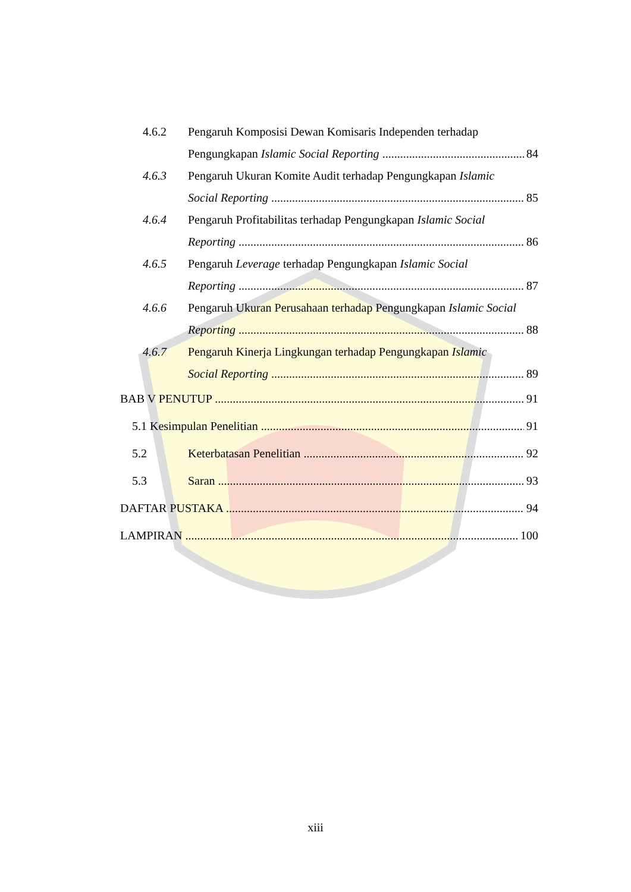4.6.2 Pengaruh Komposisi Dewan Komisaris Independen terhadap
Pengungkapan Islamic Social Reporting 84
4.6.3 Pengaruh Ukuran Komite Audit terhadap Pengungkapan Islamic
Social Reporting 85
4.6.4 Pengaruh Profitabilitas terhadap Pengungkapan Islamic Social
Reporting 86
4.6.5 Pengaruh Leverage terhadap Pengungkapan Islamic Social
Reporting 87
4.6.6 Pengaruh Ukuran Perusahaan terhadap Pengungkapan Islamic Social
Reporting 88
4.6.7 Pengaruh Kinerja Lingkungan terhadap Pengungkapan Islamic
Social Reporting 89
BAB V PENUTUP 91
5.1 Kesimpulan Penelitian 91
5.2 Keterbatasan Penelitian 92
5.3 Saran 93
DAFTAR PUSTAKA 94
LAMPIRAN 100
xiii